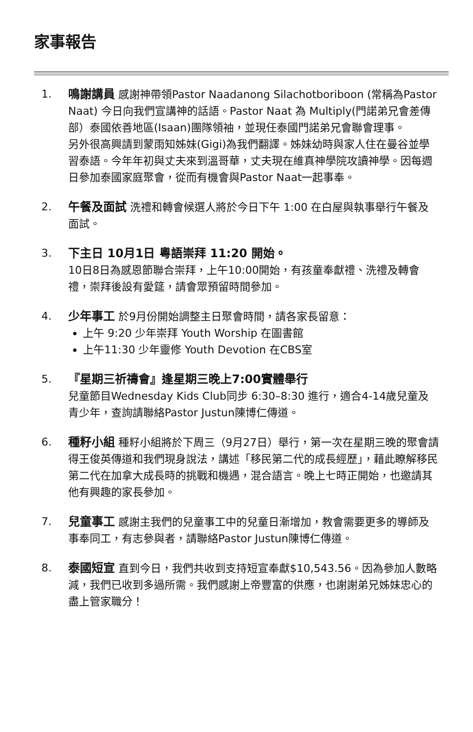家事報告
1. 鳴謝講員 感謝神帶領Pastor Naadanong Silachotboriboon (常稱為Pastor Naat) 今日向我們宣講神的話語。Pastor Naat 為 Multiply(門諾弟兄會差傳部）泰國依善地區(Isaan)團隊領袖，並現任泰國門諾弟兄會聯會理事。
另外很高興請到蒙雨知姊妹(Gigi)為我們翻譯。姊妹幼時與家人住在曼谷並學習泰語。今年年初與丈夫來到溫哥華，丈夫現在維真神學院攻讀神學。因每週日參加泰國家庭聚會，從而有機會與Pastor Naat一起事奉。
2. 午餐及面試 洗禮和轉會候選人將於今日下午 1:00 在白屋與執事舉行午餐及面試。
3. 下主日 10月1日 粵語崇拜 11:20 開始。
10日8日為感恩節聯合崇拜，上午10:00開始，有孩童奉獻禮、洗禮及轉會禮，崇拜後設有愛筵，請會眾預留時間參加。
4. 少年事工 於9月份開始調整主日聚會時間，請各家長留意：
上午 9:20 少年崇拜 Youth Worship 在圖書館
上午11:30 少年靈修 Youth Devotion 在CBS室
5. 『星期三祈禱會』逢星期三晚上7:00實體舉行
兒童節目Wednesday Kids Club同步 6:30–8:30 進行，適合4-14歲兒童及青少年，查詢請聯絡Pastor Justun陳博仁傳道。
6. 種籽小組 種籽小組將於下周三（9月27日）舉行，第一次在星期三晚的聚會請得王俊英傳道和我們現身說法，講述「移民第二代的成長經歷」，藉此瞭解移民第二代在加拿大成長時的挑戰和機遇，混合語言。晚上七時正開始，也邀請其他有興趣的家長參加。
7. 兒童事工 感謝主我們的兒童事工中的兒童日漸增加，教會需要更多的導師及事奉同工，有志參與者，請聯絡Pastor Justun陳博仁傳道。
8. 泰國短宣 直到今日，我們共收到支持短宣奉獻$10,543.56。因為參加人數略減，我們已收到多過所需。我們感謝上帝豐富的供應，也謝謝弟兄姊妹忠心的盡上管家職分！